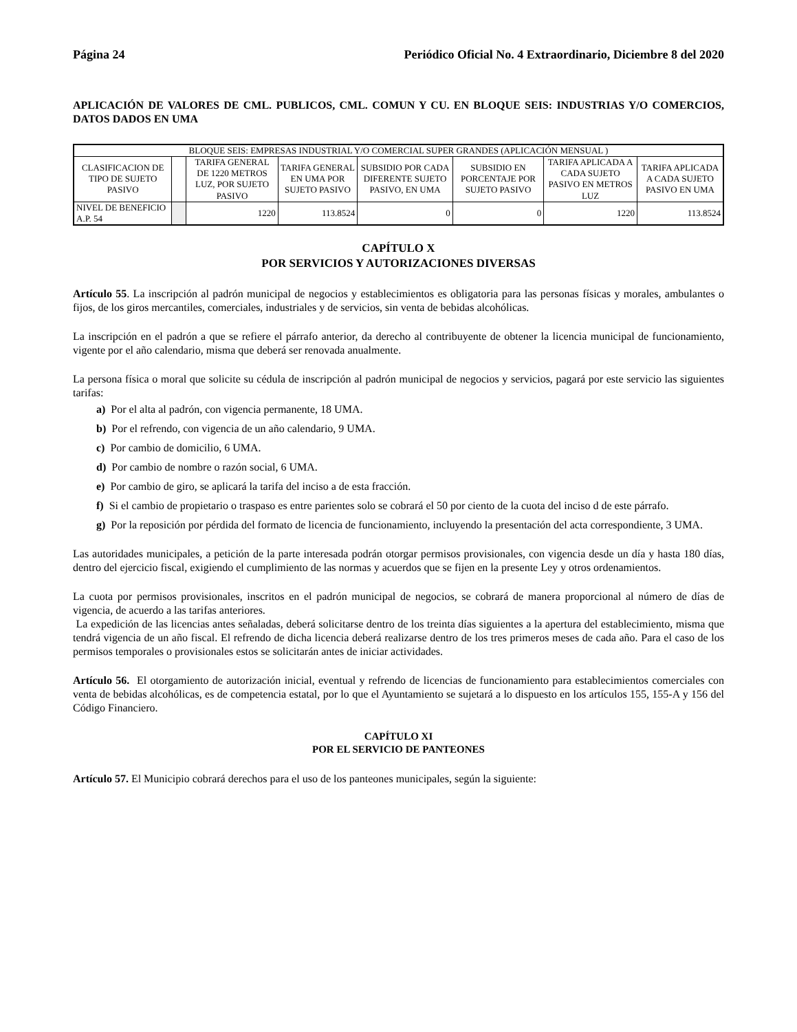Página 24 Periódico Oficial No. 4 Extraordinario, Diciembre 8 del 2020
APLICACIÓN DE VALORES DE CML. PUBLICOS, CML. COMUN Y CU. EN BLOQUE SEIS: INDUSTRIAS Y/O COMERCIOS, DATOS DADOS EN UMA
| BLOQUE SEIS: EMPRESAS INDUSTRIAL Y/O COMERCIAL SUPER GRANDES (APLICACIÓN MENSUAL ) | | | | | | | |
| CLASIFICACION DE TIPO DE SUJETO PASIVO | | TARIFA GENERAL DE 1220 METROS LUZ, POR SUJETO PASIVO | TARIFA GENERAL EN UMA POR SUJETO PASIVO | SUBSIDIO POR CADA DIFERENTE SUJETO PASIVO, EN UMA | SUBSIDIO EN PORCENTAJE POR SUJETO PASIVO | TARIFA APLICADA A CADA SUJETO PASIVO EN METROS LUZ | TARIFA APLICADA A CADA SUJETO PASIVO EN UMA |
| NIVEL DE BENEFICIO A.P. 54 | | 1220 | 113.8524 | 0 | 0 | 1220 | 113.8524 |
CAPÍTULO X
POR SERVICIOS Y AUTORIZACIONES DIVERSAS
Artículo 55. La inscripción al padrón municipal de negocios y establecimientos es obligatoria para las personas físicas y morales, ambulantes o fijos, de los giros mercantiles, comerciales, industriales y de servicios, sin venta de bebidas alcohólicas.
La inscripción en el padrón a que se refiere el párrafo anterior, da derecho al contribuyente de obtener la licencia municipal de funcionamiento, vigente por el año calendario, misma que deberá ser renovada anualmente.
La persona física o moral que solicite su cédula de inscripción al padrón municipal de negocios y servicios, pagará por este servicio las siguientes tarifas:
a) Por el alta al padrón, con vigencia permanente, 18 UMA.
b) Por el refrendo, con vigencia de un año calendario, 9 UMA.
c) Por cambio de domicilio, 6 UMA.
d) Por cambio de nombre o razón social, 6 UMA.
e) Por cambio de giro, se aplicará la tarifa del inciso a de esta fracción.
f) Si el cambio de propietario o traspaso es entre parientes solo se cobrará el 50 por ciento de la cuota del inciso d de este párrafo.
g) Por la reposición por pérdida del formato de licencia de funcionamiento, incluyendo la presentación del acta correspondiente, 3 UMA.
Las autoridades municipales, a petición de la parte interesada podrán otorgar permisos provisionales, con vigencia desde un día y hasta 180 días, dentro del ejercicio fiscal, exigiendo el cumplimiento de las normas y acuerdos que se fijen en la presente Ley y otros ordenamientos.
La cuota por permisos provisionales, inscritos en el padrón municipal de negocios, se cobrará de manera proporcional al número de días de vigencia, de acuerdo a las tarifas anteriores.
La expedición de las licencias antes señaladas, deberá solicitarse dentro de los treinta días siguientes a la apertura del establecimiento, misma que tendrá vigencia de un año fiscal. El refrendo de dicha licencia deberá realizarse dentro de los tres primeros meses de cada año. Para el caso de los permisos temporales o provisionales estos se solicitarán antes de iniciar actividades.
Artículo 56. El otorgamiento de autorización inicial, eventual y refrendo de licencias de funcionamiento para establecimientos comerciales con venta de bebidas alcohólicas, es de competencia estatal, por lo que el Ayuntamiento se sujetará a lo dispuesto en los artículos 155, 155-A y 156 del Código Financiero.
CAPÍTULO XI
POR EL SERVICIO DE PANTEONES
Artículo 57. El Municipio cobrará derechos para el uso de los panteones municipales, según la siguiente: